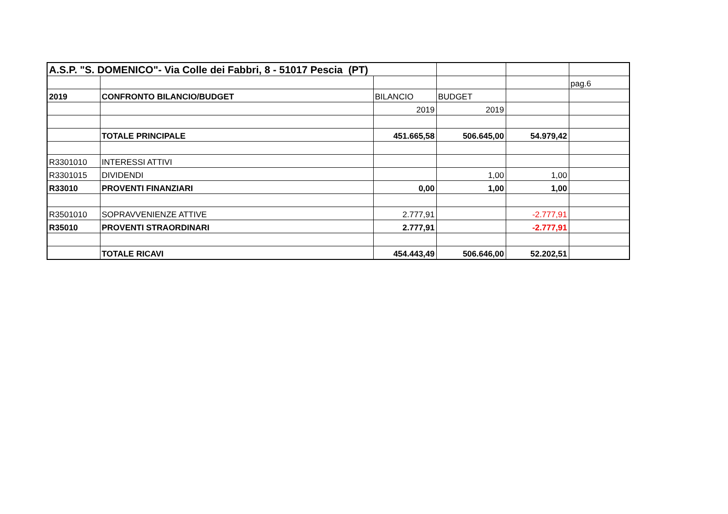| A.S.P. "S. DOMENICO"- Via Colle dei Fabbri, 8 - 51017 Pescia (PT) | | | | | |
| | | | | | pag.6 |
| 2019 | CONFRONTO BILANCIO/BUDGET | BILANCIO | BUDGET | | |
| | | 2019 | 2019 | | |
| | TOTALE PRINCIPALE | 451.665,58 | 506.645,00 | 54.979,42 | |
| R3301010 | INTERESSI ATTIVI | | | | |
| R3301015 | DIVIDENDI | | 1,00 | 1,00 | |
| R33010 | PROVENTI FINANZIARI | 0,00 | 1,00 | 1,00 | |
| R3501010 | SOPRAVVENIENZE ATTIVE | 2.777,91 | | -2.777,91 | |
| R35010 | PROVENTI STRAORDINARI | 2.777,91 | | -2.777,91 | |
| | TOTALE RICAVI | 454.443,49 | 506.646,00 | 52.202,51 | |